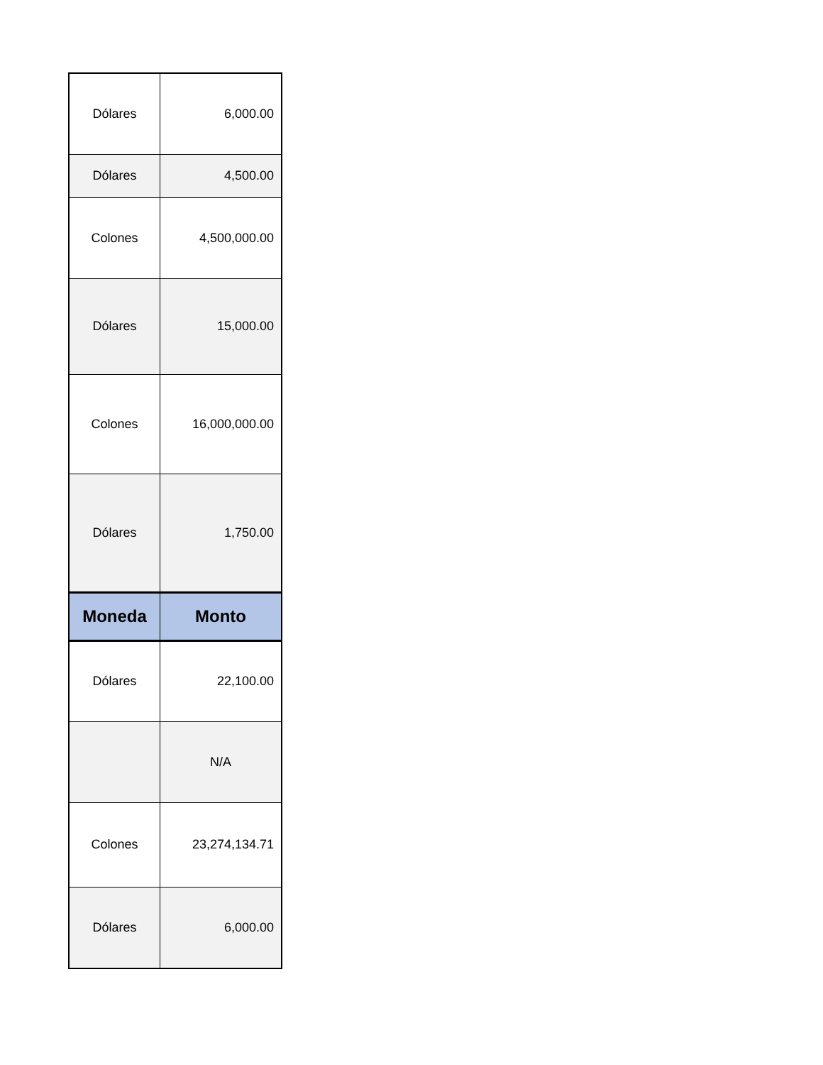| Dólares | 6,000.00 |
| Dólares | 4,500.00 |
| Colones | 4,500,000.00 |
| Dólares | 15,000.00 |
| Colones | 16,000,000.00 |
| Dólares | 1,750.00 |
| Moneda | Monto |
| Dólares | 22,100.00 |
| | N/A |
| Colones | 23,274,134.71 |
| Dólares | 6,000.00 |